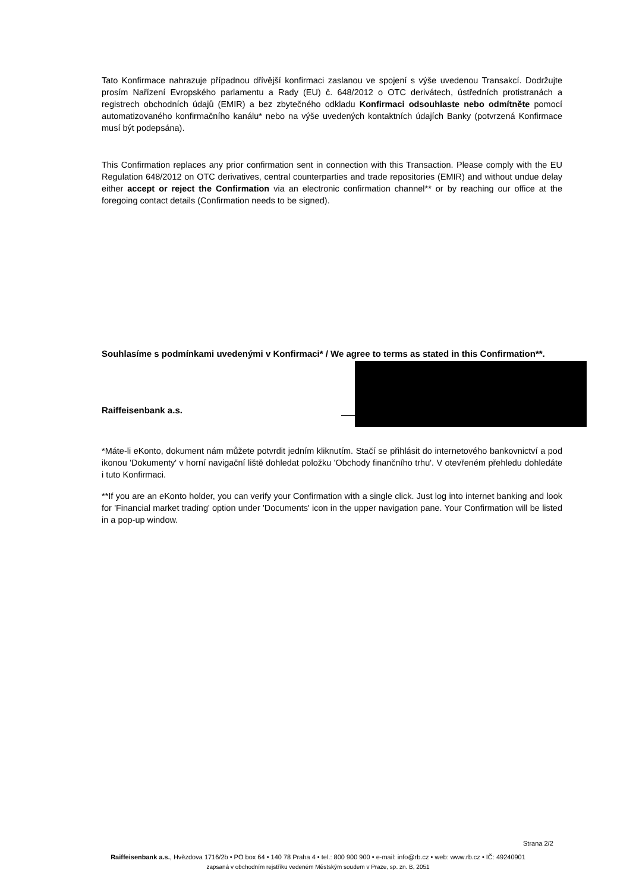Tato Konfirmace nahrazuje případnou dřívější konfirmaci zaslanou ve spojení s výše uvedenou Transakcí. Dodržujte prosím Nařízení Evropského parlamentu a Rady (EU) č. 648/2012 o OTC derivátech, ústředních protistranách a registrech obchodních údajů (EMIR) a bez zbytečného odkladu Konfirmaci odsouhlaste nebo odmítněte pomocí automatizovaného konfirmačního kanálu* nebo na výše uvedených kontaktních údajích Banky (potvrzená Konfirmace musí být podepsána).
This Confirmation replaces any prior confirmation sent in connection with this Transaction. Please comply with the EU Regulation 648/2012 on OTC derivatives, central counterparties and trade repositories (EMIR) and without undue delay either accept or reject the Confirmation via an electronic confirmation channel** or by reaching our office at the foregoing contact details (Confirmation needs to be signed).
Souhlasíme s podmínkami uvedenými v Konfirmaci* / We agree to terms as stated in this Confirmation**.
Raiffeisenbank a.s.
*Máte-li eKonto, dokument nám můžete potvrdit jedním kliknutím. Stačí se přihlásit do internetového bankovnictví a pod ikonou 'Dokumenty' v horní navigační liště dohledat položku 'Obchody finančního trhu'. V otevřeném přehledu dohledáte i tuto Konfirmaci.
**If you are an eKonto holder, you can verify your Confirmation with a single click. Just log into internet banking and look for 'Financial market trading' option under 'Documents' icon in the upper navigation pane. Your Confirmation will be listed in a pop-up window.
Strana 2/2
Raiffeisenbank a.s., Hvězdova 1716/2b • PO box 64 • 140 78 Praha 4 • tel.: 800 900 900 • e-mail: info@rb.cz • web: www.rb.cz • IČ: 49240901
zapsaná v obchodním rejstříku vedeném Městským soudem v Praze, sp. zn. B, 2051